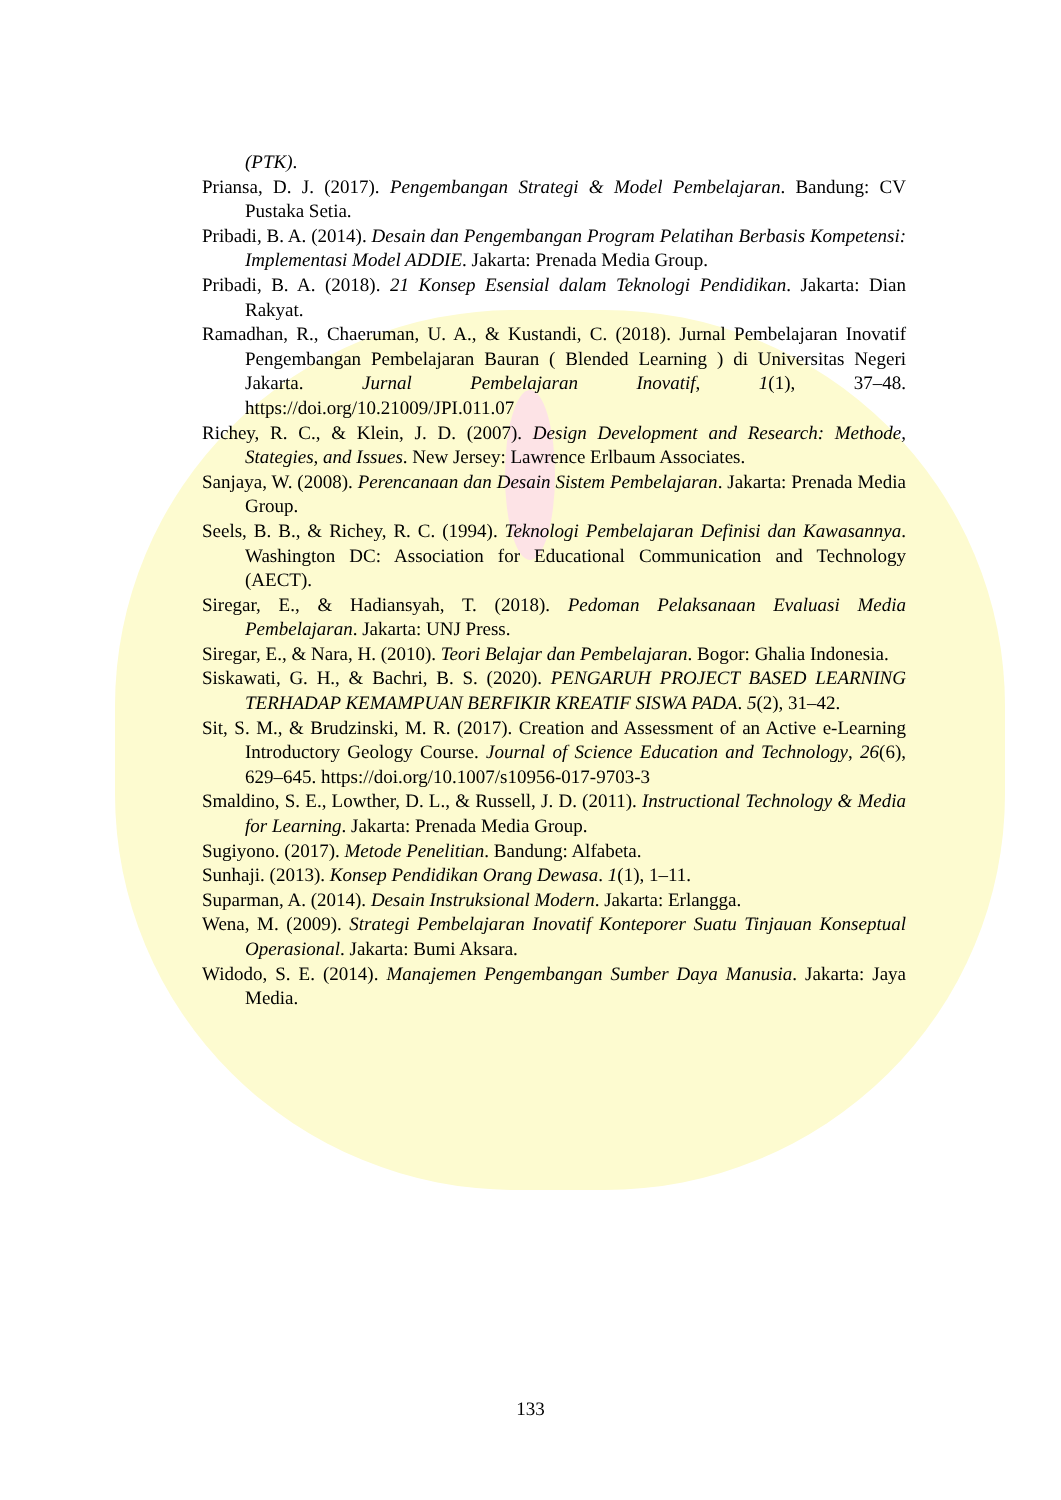(PTK).
Priansa, D. J. (2017). Pengembangan Strategi & Model Pembelajaran. Bandung: CV Pustaka Setia.
Pribadi, B. A. (2014). Desain dan Pengembangan Program Pelatihan Berbasis Kompetensi: Implementasi Model ADDIE. Jakarta: Prenada Media Group.
Pribadi, B. A. (2018). 21 Konsep Esensial dalam Teknologi Pendidikan. Jakarta: Dian Rakyat.
Ramadhan, R., Chaeruman, U. A., & Kustandi, C. (2018). Jurnal Pembelajaran Inovatif Pengembangan Pembelajaran Bauran ( Blended Learning ) di Universitas Negeri Jakarta. Jurnal Pembelajaran Inovatif, 1(1), 37–48. https://doi.org/10.21009/JPI.011.07
Richey, R. C., & Klein, J. D. (2007). Design Development and Research: Methode, Stategies, and Issues. New Jersey: Lawrence Erlbaum Associates.
Sanjaya, W. (2008). Perencanaan dan Desain Sistem Pembelajaran. Jakarta: Prenada Media Group.
Seels, B. B., & Richey, R. C. (1994). Teknologi Pembelajaran Definisi dan Kawasannya. Washington DC: Association for Educational Communication and Technology (AECT).
Siregar, E., & Hadiansyah, T. (2018). Pedoman Pelaksanaan Evaluasi Media Pembelajaran. Jakarta: UNJ Press.
Siregar, E., & Nara, H. (2010). Teori Belajar dan Pembelajaran. Bogor: Ghalia Indonesia.
Siskawati, G. H., & Bachri, B. S. (2020). PENGARUH PROJECT BASED LEARNING TERHADAP KEMAMPUAN BERFIKIR KREATIF SISWA PADA. 5(2), 31–42.
Sit, S. M., & Brudzinski, M. R. (2017). Creation and Assessment of an Active e-Learning Introductory Geology Course. Journal of Science Education and Technology, 26(6), 629–645. https://doi.org/10.1007/s10956-017-9703-3
Smaldino, S. E., Lowther, D. L., & Russell, J. D. (2011). Instructional Technology & Media for Learning. Jakarta: Prenada Media Group.
Sugiyono. (2017). Metode Penelitian. Bandung: Alfabeta.
Sunhaji. (2013). Konsep Pendidikan Orang Dewasa. 1(1), 1–11.
Suparman, A. (2014). Desain Instruksional Modern. Jakarta: Erlangga.
Wena, M. (2009). Strategi Pembelajaran Inovatif Konteporer Suatu Tinjauan Konseptual Operasional. Jakarta: Bumi Aksara.
Widodo, S. E. (2014). Manajemen Pengembangan Sumber Daya Manusia. Jakarta: Jaya Media.
133